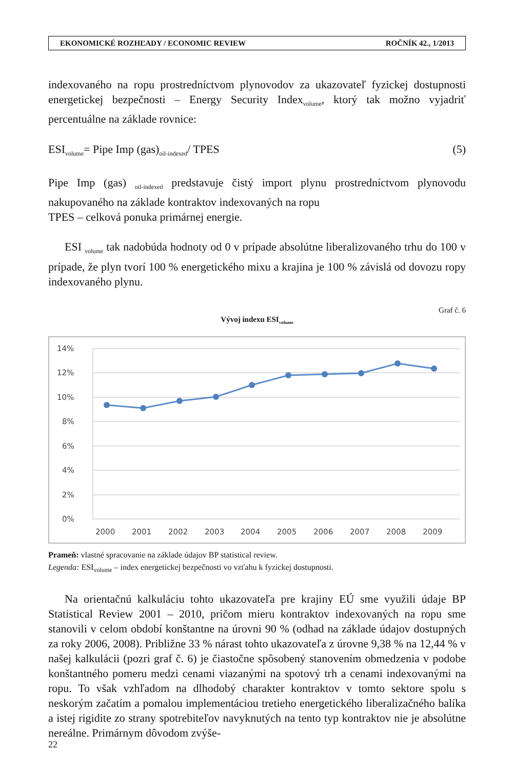EKONOMICKÉ ROZHĽADY / ECONOMIC REVIEW ROČNÍK 42., 1/2013
indexovaného na ropu prostredníctvom plynovodov za ukazovateľ fyzickej dostupnosti energetickej bezpečnosti – Energy Security Index<sub>volume</sub>, ktorý tak možno vyjadriť percentuálne na základe rovnice:
ESI<sub>volume</sub>= Pipe Imp (gas)<sub>oil-indexed</sub>/ TPES (5)
Pipe Imp (gas) <sub>oil-indexed</sub> predstavuje čistý import plynu prostredníctvom plynovodu nakupovaného na základe kontraktov indexovaných na ropu
TPES – celková ponuka primárnej energie.
ESI <sub>volume</sub> tak nadobúda hodnoty od 0 v prípade absolútne liberalizovaného trhu do 100 v prípade, že plyn tvorí 100 % energetického mixu a krajina je 100 % závislá od dovozu ropy indexovaného plynu.
Graf č. 6
Vývoj indexu ESI<sub>volume</sub>
14%
12%
10%
8%
6%
4%
2%
0%
2000
2001
2002
2003
2004
2005
2006
2007
2008
2009
Prameň: vlastné spracovanie na základe údajov BP statistical review.
Legenda: ESI<sub>volume</sub> – index energetickej bezpečnosti vo vzťahu k fyzickej dostupnosti.
Na orientačnú kalkuláciu tohto ukazovateľa pre krajiny EÚ sme využili údaje BP Statistical Review 2001 – 2010, pričom mieru kontraktov indexovaných na ropu sme stanovili v celom období konštantne na úrovni 90 % (odhad na základe údajov dostupných za roky 2006, 2008). Približne 33 % nárast tohto ukazovateľa z úrovne 9,38 % na 12,44 % v našej kalkulácii (pozri graf č. 6) je čiastočne spôsobený stanovením obmedzenia v podobe konštantného pomeru medzi cenami viazanými na spotový trh a cenami indexovanými na ropu. To však vzhľadom na dlhodobý charakter kontraktov v tomto sektore spolu s neskorým začatím a pomalou implementáciou tretieho energetického liberalizačného balíka a istej rigidite zo strany spotrebiteľov navyknutých na tento typ kontraktov nie je absolútne nereálne. Primárnym dôvodom zvýše-
22